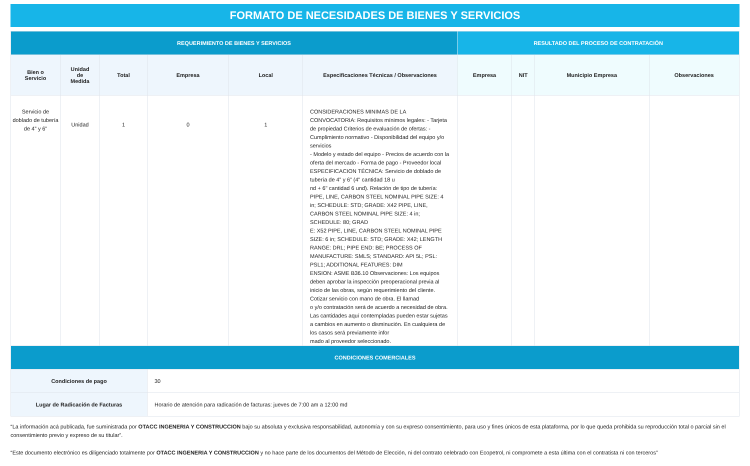FORMATO DE NECESIDADES DE BIENES Y SERVICIOS
| REQUERIMIENTO DE BIENES Y SERVICIOS | | | | | | RESULTADO DEL PROCESO DE CONTRATACIÓN | | | |
| --- | --- | --- | --- | --- | --- | --- | --- | --- | --- |
| Bien o Servicio | Unidad de Medida | Total | Empresa | Local | Especificaciones Técnicas / Observaciones | Empresa | NIT | Municipio Empresa | Observaciones |
| Servicio de doblado de tubería de 4” y 6” | Unidad | 1 | 0 | 1 | CONSIDERACIONES MINIMAS DE LA CONVOCATORIA: Requisitos mínimos legales: - Tarjeta de propiedad Criterios de evaluación de ofertas: - Cumplimiento normativo - Disponibilidad del equipo y/o servicios - Modelo y estado del equipo - Precios de acuerdo con la oferta del mercado - Forma de pago - Proveedor local ESPECIFICACION TÉCNICA: Servicio de doblado de tubería de 4” y 6” (4" cantidad 18 u nd + 6" cantidad 6 und). Relación de tipo de tubería: PIPE, LINE, CARBON STEEL NOMINAL PIPE SIZE: 4 in; SCHEDULE: STD; GRADE: X42 PIPE, LINE, CARBON STEEL NOMINAL PIPE SIZE: 4 in; SCHEDULE: 80; GRAD E: X52 PIPE, LINE, CARBON STEEL NOMINAL PIPE SIZE: 6 in; SCHEDULE: STD; GRADE: X42; LENGTH RANGE: DRL; PIPE END: BE; PROCESS OF MANUFACTURE: SMLS; STANDARD: API 5L; PSL: PSL1; ADDITIONAL FEATURES: DIM ENSION: ASME B36.10 Observaciones: Los equipos deben aprobar la inspección preoperacional previa al inicio de las obras, según requerimiento del cliente. Cotizar servicio con mano de obra. El llamad o y/o contratación será de acuerdo a necesidad de obra. Las cantidades aquí contempladas pueden estar sujetas a cambios en aumento o disminución. En cualquiera de los casos será previamente infor mado al proveedor seleccionado. | | | | |
| CONDICIONES COMERCIALES | | | | | | | | | |
| Condiciones de pago | | | 30 | | | | | | |
| Lugar de Radicación de Facturas | | | Horario de atención para radicación de facturas: jueves de 7:00 am a 12:00 md | | | | | | |
“La información acá publicada, fue suministrada por OTACC INGENERIA Y CONSTRUCCION bajo su absoluta y exclusiva responsabilidad, autonomía y con su expreso consentimiento, para uso y fines únicos de esta plataforma, por lo que queda prohibida su reproducción total o parcial sin el consentimiento previo y expreso de su titular”.
“Este documento electrónico es diligenciado totalmente por OTACC INGENERIA Y CONSTRUCCION y no hace parte de los documentos del Método de Elección, ni del contrato celebrado con Ecopetrol, ni compromete a esta última con el contratista ni con terceros”